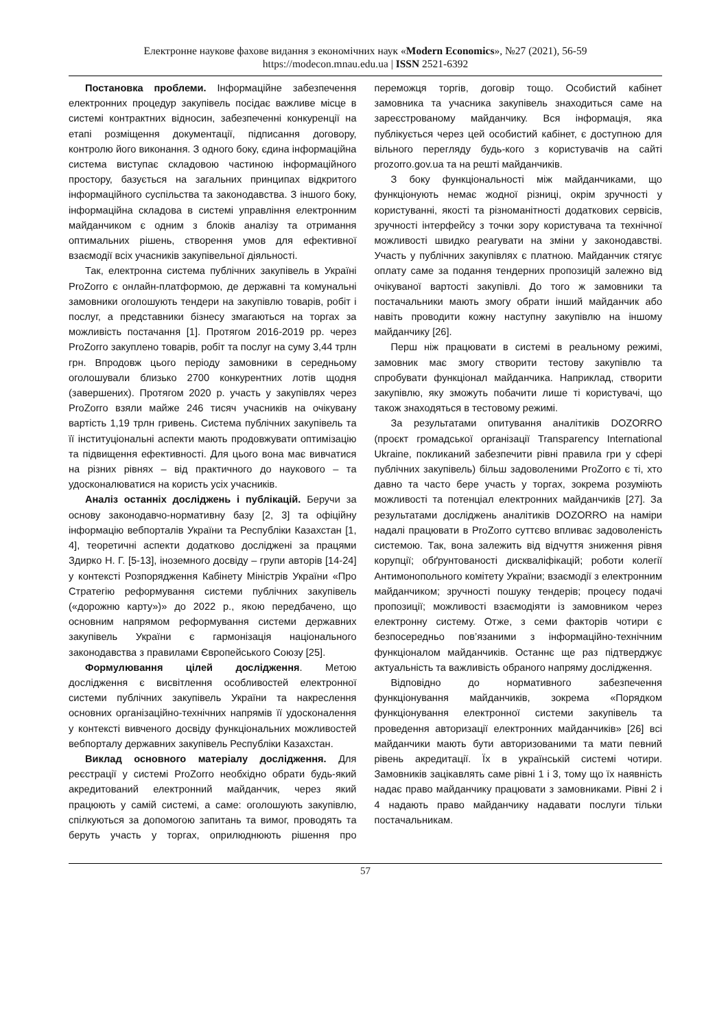Електронне наукове фахове видання з економічних наук «Modern Economics», №27 (2021), 56-59
https://modecon.mnau.edu.ua | ISSN 2521-6392
Постановка проблеми. Інформаційне забезпечення електронних процедур закупівель посідає важливе місце в системі контрактних відносин, забезпеченні конкуренції на етапі розміщення документації, підписання договору, контролю його виконання. З одного боку, єдина інформаційна система виступає складовою частиною інформаційного простору, базується на загальних принципах відкритого інформаційного суспільства та законодавства. З іншого боку, інформаційна складова в системі управління електронним майданчиком є одним з блоків аналізу та отримання оптимальних рішень, створення умов для ефективної взаємодії всіх учасників закупівельної діяльності.
Так, електронна система публічних закупівель в Україні ProZorro є онлайн-платформою, де державні та комунальні замовники оголошують тендери на закупівлю товарів, робіт і послуг, а представники бізнесу змагаються на торгах за можливість постачання [1]. Протягом 2016-2019 рр. через ProZorro закуплено товарів, робіт та послуг на суму 3,44 трлн грн. Впродовж цього періоду замовники в середньому оголошували близько 2700 конкурентних лотів щодня (завершених). Протягом 2020 р. участь у закупівлях через ProZorro взяли майже 246 тисяч учасників на очікувану вартість 1,19 трлн гривень. Система публічних закупівель та її інституціональні аспекти мають продовжувати оптимізацію та підвищення ефективності. Для цього вона має вивчатися на різних рівнях – від практичного до наукового – та удосконалюватися на користь усіх учасників.
Аналіз останніх досліджень і публікацій. Беручи за основу законодавчо-нормативну базу [2, 3] та офіційну інформацію вебпорталів України та Республіки Казахстан [1, 4], теоретичні аспекти додатково досліджені за працями Здирко Н. Г. [5-13], іноземного досвіду – групи авторів [14-24] у контексті Розпорядження Кабінету Міністрів України «Про Стратегію реформування системи публічних закупівель («дорожню карту»)» до 2022 р., якою передбачено, що основним напрямом реформування системи державних закупівель України є гармонізація національного законодавства з правилами Європейського Союзу [25].
Формулювання цілей дослідження. Метою дослідження є висвітлення особливостей електронної системи публічних закупівель України та накреслення основних організаційно-технічних напрямів її удосконалення у контексті вивченого досвіду функціональних можливостей вебпорталу державних закупівель Республіки Казахстан.
Виклад основного матеріалу дослідження. Для реєстрації у системі ProZorro необхідно обрати будь-який акредитований електронний майданчик, через який працюють у самій системі, а саме: оголошують закупівлю, спілкуються за допомогою запитань та вимог, проводять та беруть участь у торгах, оприлюднюють рішення про переможця торгів, договір тощо. Особистий кабінет замовника та учасника закупівель знаходиться саме на зареєстрованому майданчику. Вся інформація, яка публікується через цей особистий кабінет, є доступною для вільного перегляду будь-кого з користувачів на сайті prozorro.gov.ua та на решті майданчиків.
З боку функціональності між майданчиками, що функціонують немає жодної різниці, окрім зручності у користуванні, якості та різноманітності додаткових сервісів, зручності інтерфейсу з точки зору користувача та технічної можливості швидко реагувати на зміни у законодавстві. Участь у публічних закупівлях є платною. Майданчик стягує оплату саме за подання тендерних пропозицій залежно від очікуваної вартості закупівлі. До того ж замовники та постачальники мають змогу обрати інший майданчик або навіть проводити кожну наступну закупівлю на іншому майданчику [26].
Перш ніж працювати в системі в реальному режимі, замовник має змогу створити тестову закупівлю та спробувати функціонал майданчика. Наприклад, створити закупівлю, яку зможуть побачити лише ті користувачі, що також знаходяться в тестовому режимі.
За результатами опитування аналітиків DOZORRO (проєкт громадської організації Transparency International Ukraine, покликаний забезпечити рівні правила гри у сфері публічних закупівель) більш задоволеними ProZorro є ті, хто давно та часто бере участь у торгах, зокрема розуміють можливості та потенціал електронних майданчиків [27]. За результатами досліджень аналітиків DOZORRO на наміри надалі працювати в ProZorro суттєво впливає задоволеність системою. Так, вона залежить від відчуття зниження рівня корупції; обґрунтованості дискваліфікацій; роботи колегії Антимонопольного комітету України; взаємодії з електронним майданчиком; зручності пошуку тендерів; процесу подачі пропозиції; можливості взаємодіяти із замовником через електронну систему. Отже, з семи факторів чотири є безпосередньо пов’язаними з інформаційно-технічним функціоналом майданчиків. Останнє ще раз підтверджує актуальність та важливість обраного напряму дослідження.
Відповідно до нормативного забезпечення функціонування майданчиків, зокрема «Порядком функціонування електронної системи закупівель та проведення авторизації електронних майданчиків» [26] всі майданчики мають бути авторизованими та мати певний рівень акредитації. Їх в українській системі чотири. Замовників зацікавлять саме рівні 1 і 3, тому що їх наявність надає право майданчику працювати з замовниками. Рівні 2 і 4 надають право майданчику надавати послуги тільки постачальникам.
57